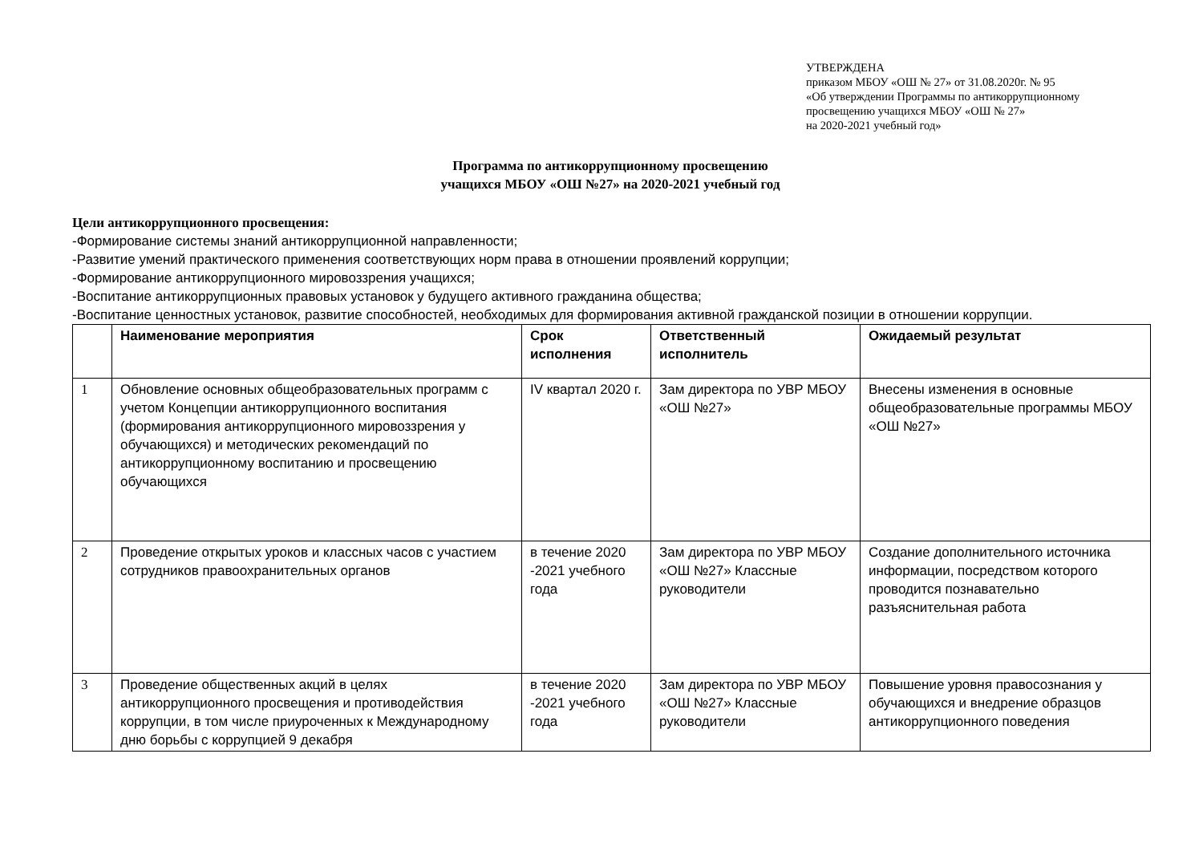УТВЕРЖДЕНА
приказом МБОУ «ОШ № 27» от 31.08.2020г. № 95
«Об утверждении Программы по антикоррупционному
просвещению учащихся МБОУ «ОШ № 27»
на 2020-2021 учебный год»
Программа по антикоррупционному просвещению
учащихся МБОУ «ОШ №27» на 2020-2021 учебный год
Цели антикоррупционного просвещения:
-Формирование системы знаний антикоррупционной направленности;
-Развитие умений практического применения соответствующих норм права в отношении проявлений коррупции;
-Формирование антикоррупционного мировоззрения учащихся;
-Воспитание антикоррупционных правовых установок у будущего активного гражданина общества;
-Воспитание ценностных установок, развитие способностей, необходимых для формирования активной гражданской позиции в отношении коррупции.
| | Наименование мероприятия | Срок исполнения | Ответственный исполнитель | Ожидаемый результат |
| --- | --- | --- | --- | --- |
| 1 | Обновление основных общеобразовательных программ с учетом Концепции антикоррупционного воспитания (формирования антикоррупционного мировоззрения у обучающихся) и методических рекомендаций по антикоррупционному воспитанию и просвещению обучающихся | IV квартал 2020 г. | Зам директора по УВР МБОУ «ОШ №27» | Внесены изменения в основные общеобразовательные программы МБОУ «ОШ №27» |
| 2 | Проведение открытых уроков и классных часов с участием сотрудников правоохранительных органов | в течение 2020 -2021 учебного года | Зам директора по УВР МБОУ «ОШ №27» Классные руководители | Создание дополнительного источника информации, посредством которого проводится познавательно разъяснительная работа |
| 3 | Проведение общественных акций в целях антикоррупционного просвещения и противодействия коррупции, в том числе приуроченных к Международному дню борьбы с коррупцией 9 декабря | в течение 2020 -2021 учебного года | Зам директора по УВР МБОУ «ОШ №27» Классные руководители | Повышение уровня правосознания у обучающихся и внедрение образцов антикоррупционного поведения |